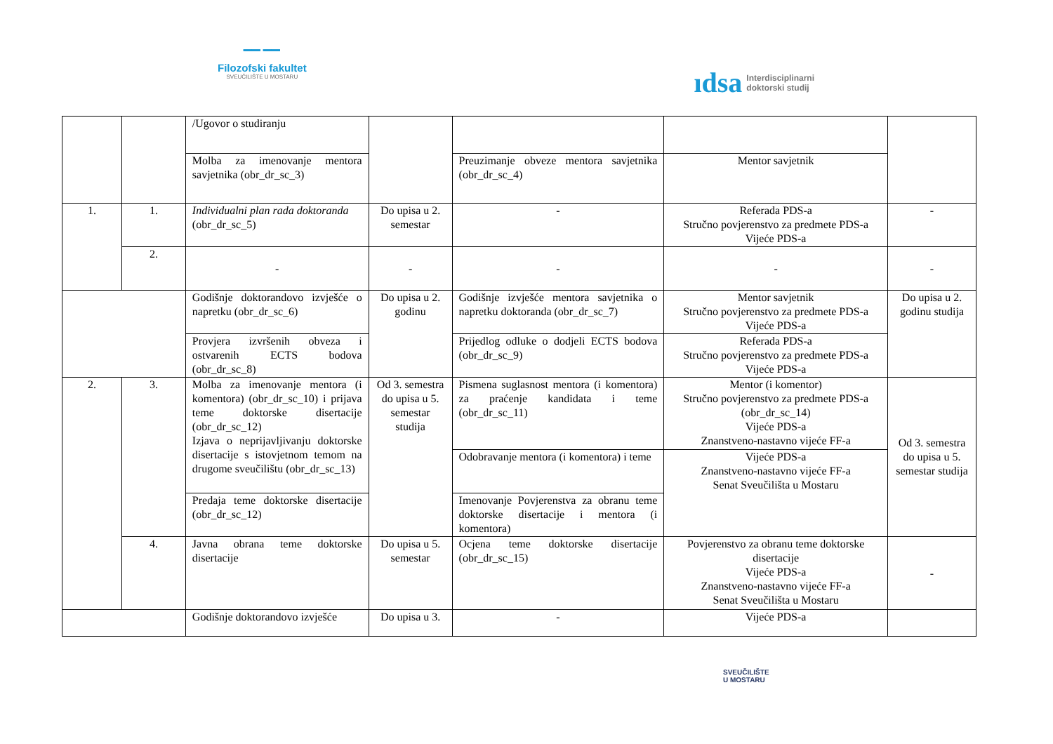▔▔ ▔▔
Filozofski fakultet
SVEUČILIŠTE U MOSTARU
ıdsa Interdisciplinarni
doktorski studij
| | | /Ugovor o studiranju | | | | |
| | | Molba za imenovanje mentora savjetnika (obr_dr_sc_3) | | Preuzimanje obveze mentora savjetnika (obr_dr_sc_4) | Mentor savjetnik | |
| 1. | 1. | Individualni plan rada doktoranda (obr_dr_sc_5) | Do upisa u 2. semestar | - | Referada PDS-a Stručno povjerenstvo za predmete PDS-a Vijeće PDS-a | - |
| | 2. | - | - | - | - | - |
| | | Godišnje doktorandovo izvješće o napretku (obr_dr_sc_6) | Do upisa u 2. godinu | Godišnje izvješće mentora savjetnika o napretku doktoranda (obr_dr_sc_7) | Mentor savjetnik Stručno povjerenstvo za predmete PDS-a Vijeće PDS-a | Do upisa u 2. godinu studija |
| | | Provjera izvršenih obveza i ostvarenih ECTS bodova (obr_dr_sc_8) | | Prijedlog odluke o dodjeli ECTS bodova (obr_dr_sc_9) | Referada PDS-a Stručno povjerenstvo za predmete PDS-a Vijeće PDS-a | |
| 2. | 3. | Molba za imenovanje mentora (i komentora) (obr_dr_sc_10) i prijava teme doktorske disertacije (obr_dr_sc_12) Izjava o neprijavljivanju doktorske disertacije s istovjetnom temom na drugome sveučilištu (obr_dr_sc_13) | Od 3. semestra do upisa u 5. semestar studija | Pismena suglasnost mentora (i komentora) za praćenje kandidata i teme (obr_dr_sc_11) | Mentor (i komentor) Stručno povjerenstvo za predmete PDS-a (obr_dr_sc_14) Vijeće PDS-a Znanstveno-nastavno vijeće FF-a | Od 3. semestra do upisa u 5. semestar studija |
| | | | | Odobravanje mentora (i komentora) i teme | Vijeće PDS-a Znanstveno-nastavno vijeće FF-a Senat Sveučilišta u Mostaru | |
| | | Predaja teme doktorske disertacije (obr_dr_sc_12) | | Imenovanje Povjerenstva za obranu teme doktorske disertacije i mentora (i komentora) | | |
| | 4. | Javna obrana teme doktorske disertacije | Do upisa u 5. semestar | Ocjena teme doktorske disertacije (obr_dr_sc_15) | Povjerenstvo za obranu teme doktorske disertacije Vijeće PDS-a Znanstveno-nastavno vijeće FF-a Senat Sveučilišta u Mostaru | - |
| | | Godišnje doktorandovo izvješće | Do upisa u 3. | - | Vijeće PDS-a | |
SVEUČILIŠTE
U MOSTARU